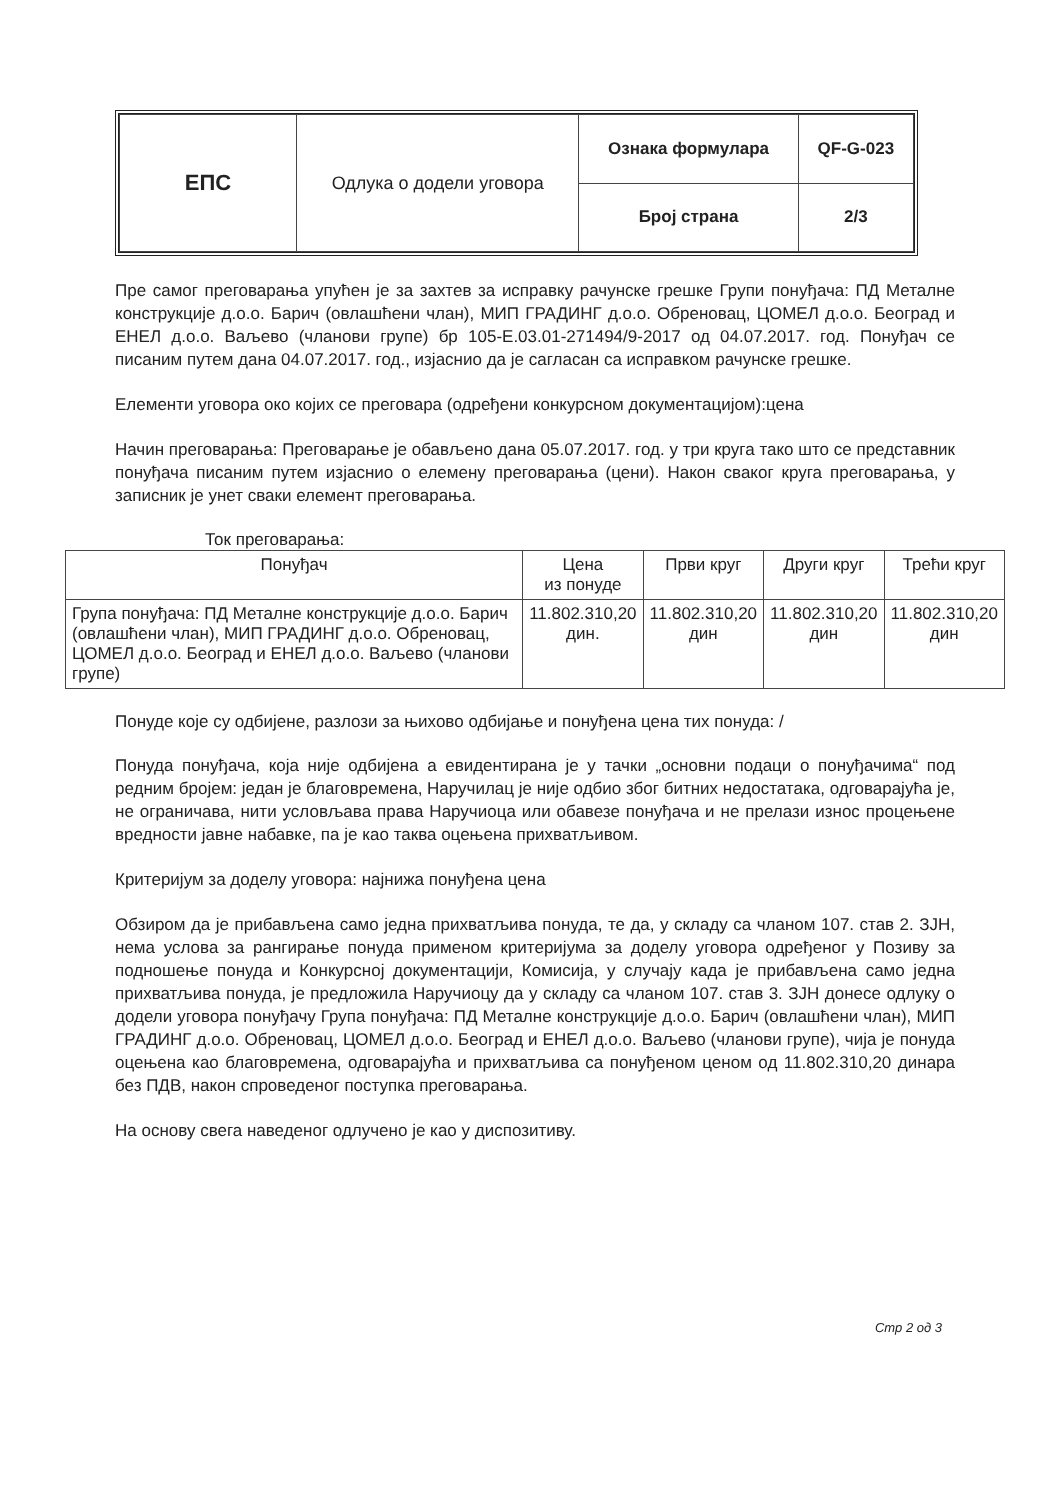| ЕПС | Одлука о додели уговора | Ознака формулара | QF-G-023 |
| | | Број страна | 2/3 |
Пре самог преговарања упућен је за захтев за исправку рачунске грешке Групи понуђача: ПД Металне конструкције д.о.о. Барич (овлашћени члан), МИП ГРАДИНГ д.о.о. Обреновац, ЦОМЕЛ д.о.о. Београд и ЕНЕЛ д.о.о. Ваљево (чланови групе) бр 105-Е.03.01-271494/9-2017 од 04.07.2017. год. Понуђач се писаним путем дана 04.07.2017. год., изјаснио да је сагласан са исправком рачунске грешке.
Елементи уговора око којих се преговара (одређени конкурсном документацијом):цена
Начин преговарања: Преговарање је обављено дана 05.07.2017. год. у три круга тако што се представник понуђача писаним путем изјаснио о елемену преговарања (цени). Након сваког круга преговарања, у записник је унет сваки елемент преговарања.
Ток преговарања:
| Понуђач | Цена из понуде | Први круг | Други круг | Трећи круг |
| --- | --- | --- | --- | --- |
| Група понуђача: ПД Металне конструкције д.о.о. Барич (овлашћени члан), МИП ГРАДИНГ д.о.о. Обреновац, ЦОМЕЛ д.о.о. Београд и ЕНЕЛ д.о.о. Ваљево (чланови групе) | 11.802.310,20 дин. | 11.802.310,20 дин | 11.802.310,20 дин | 11.802.310,20 дин |
Понуде које су одбијене, разлози за њихово одбијање и понуђена цена тих понуда: /
Понуда понуђача, која није одбијена а евидентирана је у тачки „основни подаци о понуђачима“ под редним бројем: један је благовремена, Наручилац је није одбио због битних недостатака, одговарајућа је, не ограничава, нити условљава права Наручиоца или обавезе понуђача и не прелази износ процењене вредности јавне набавке, па је као таква оцењена прихватљивом.
Критеријум за доделу уговора: најнижа понуђена цена
Обзиром да је прибављена само једна прихватљива понуда, те да, у складу са чланом 107. став 2. ЗЈН, нема услова за рангирање понуда применом критеријума за доделу уговора одређеног у Позиву за подношење понуда и Конкурсној документацији, Комисија, у случају када је прибављена само једна прихватљива понуда, је предложила Наручиоцу да у складу са чланом 107. став 3. ЗЈН донесе одлуку о додели уговора понуђачу Група понуђача: ПД Металне конструкције д.о.о. Барич (овлашћени члан), МИП ГРАДИНГ д.о.о. Обреновац, ЦОМЕЛ д.о.о. Београд и ЕНЕЛ д.о.о. Ваљево (чланови групе), чија је понуда оцењена као благовремена, одговарајућа и прихватљива са понуђеном ценом од 11.802.310,20 динара без ПДВ, након спроведеног поступка преговарања.
На основу свега наведеног одлучено је као у диспозитиву.
Стр 2 од 3